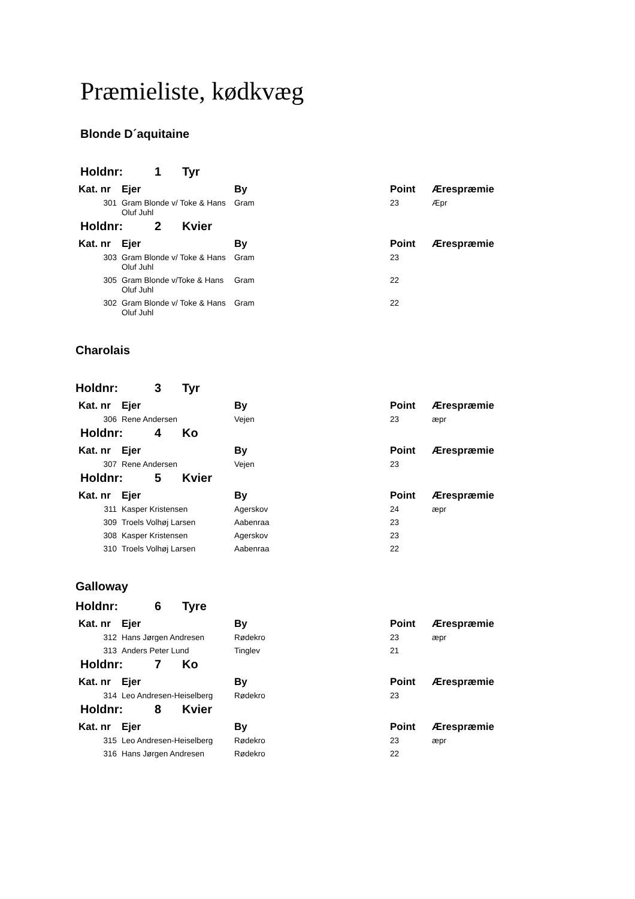Præmieliste, kødkvæg
Blonde D´aquitaine
Holdnr: 1 Tyr
| Kat. nr | Ejer | By | Point | Ærespræmie |
| --- | --- | --- | --- | --- |
| 301 | Gram Blonde v/ Toke & Hans Oluf Juhl | Gram | 23 | Æpr |
Holdnr: 2 Kvier
| Kat. nr | Ejer | By | Point | Ærespræmie |
| --- | --- | --- | --- | --- |
| 303 | Gram Blonde v/ Toke & Hans Oluf Juhl | Gram | 23 | |
| 305 | Gram Blonde v/Toke & Hans Oluf Juhl | Gram | 22 | |
| 302 | Gram Blonde v/ Toke & Hans Oluf Juhl | Gram | 22 | |
Charolais
Holdnr: 3 Tyr
| Kat. nr | Ejer | By | Point | Ærespræmie |
| --- | --- | --- | --- | --- |
| 306 | Rene Andersen | Vejen | 23 | æpr |
Holdnr: 4 Ko
| Kat. nr | Ejer | By | Point | Ærespræmie |
| --- | --- | --- | --- | --- |
| 307 | Rene Andersen | Vejen | 23 | |
Holdnr: 5 Kvier
| Kat. nr | Ejer | By | Point | Ærespræmie |
| --- | --- | --- | --- | --- |
| 311 | Kasper Kristensen | Agerskov | 24 | æpr |
| 309 | Troels Volhøj Larsen | Aabenraa | 23 | |
| 308 | Kasper Kristensen | Agerskov | 23 | |
| 310 | Troels Volhøj Larsen | Aabenraa | 22 | |
Galloway
Holdnr: 6 Tyre
| Kat. nr | Ejer | By | Point | Ærespræmie |
| --- | --- | --- | --- | --- |
| 312 | Hans Jørgen Andresen | Rødekro | 23 | æpr |
| 313 | Anders Peter Lund | Tinglev | 21 | |
Holdnr: 7 Ko
| Kat. nr | Ejer | By | Point | Ærespræmie |
| --- | --- | --- | --- | --- |
| 314 | Leo Andresen-Heiselberg | Rødekro | 23 | |
Holdnr: 8 Kvier
| Kat. nr | Ejer | By | Point | Ærespræmie |
| --- | --- | --- | --- | --- |
| 315 | Leo Andresen-Heiselberg | Rødekro | 23 | æpr |
| 316 | Hans Jørgen Andresen | Rødekro | 22 | |